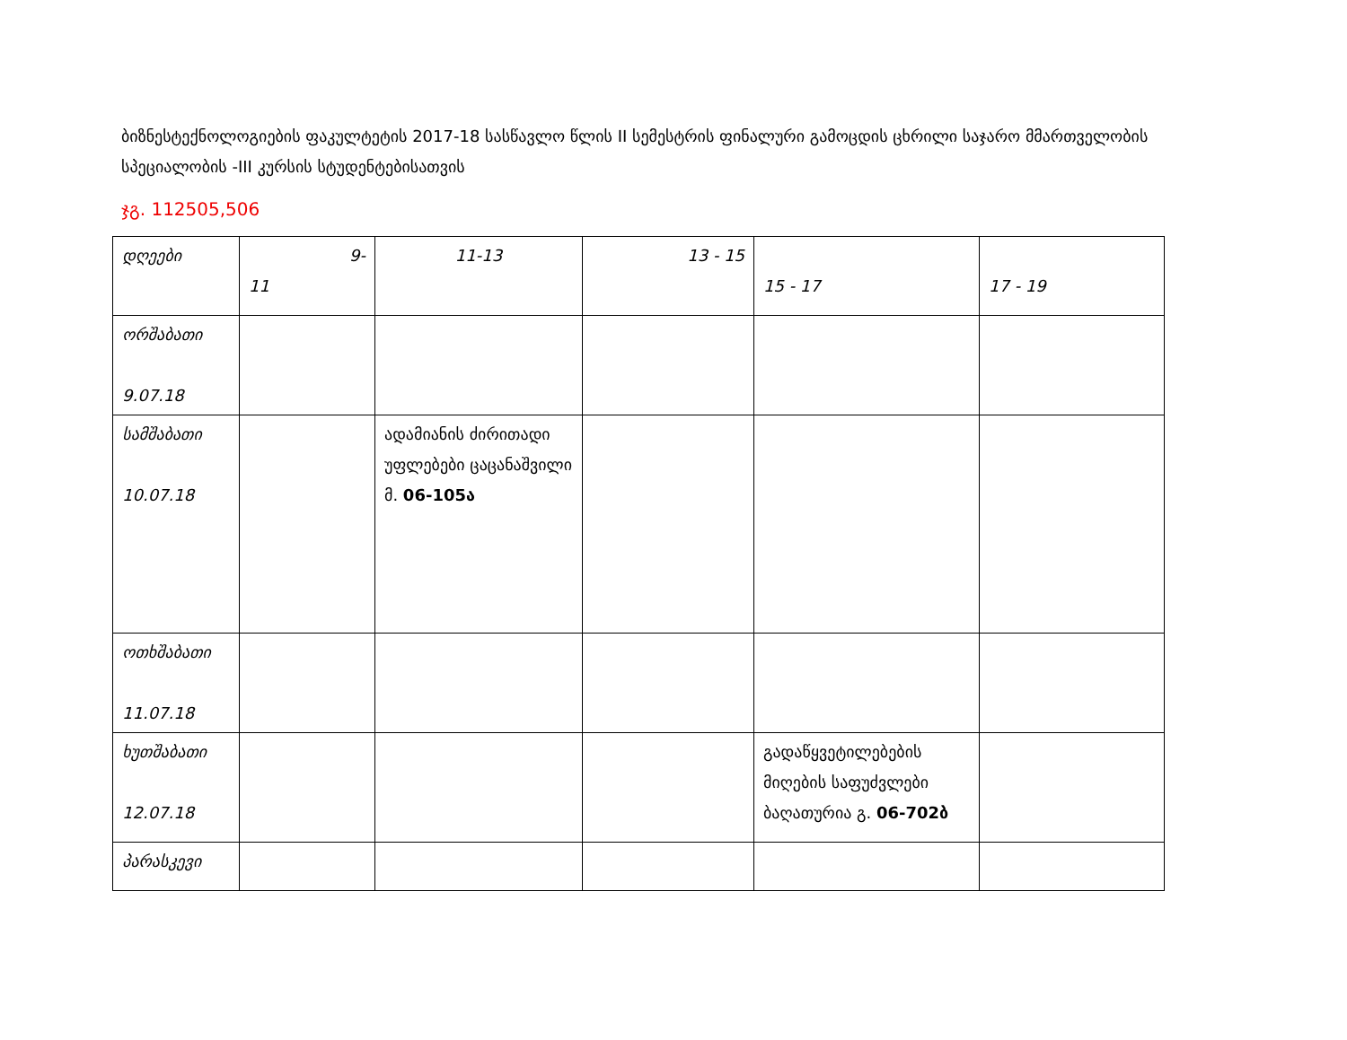ბიზნესტექნოლოგიების ფაკულტეტის 2017-18 სასწავლო წლის II სემესტრის ფინალური გამოცდის ცხრილი საჯარო მმართველობის სპეციალობის -III კურსის სტუდენტებისათვის
ჯგ. 112505,506
| დღეები | 9- 11 | 11-13 | 13 - 15 | 15 - 17 | 17 - 19 |
| ორშაბათი 9.07.18 | | | | | |
| სამშაბათი 10.07.18 | | ადამიანის ძირითადი უფლებები ცაცანაშვილი მ. 06-105ა | | | |
| ოთხშაბათი 11.07.18 | | | | | |
| ხუთშაბათი 12.07.18 | | | | გადაწყვეტილებების მიღების საფუძვლები ბაღათურია გ. 06-702ბ | |
| პარასკევი | | | | | |